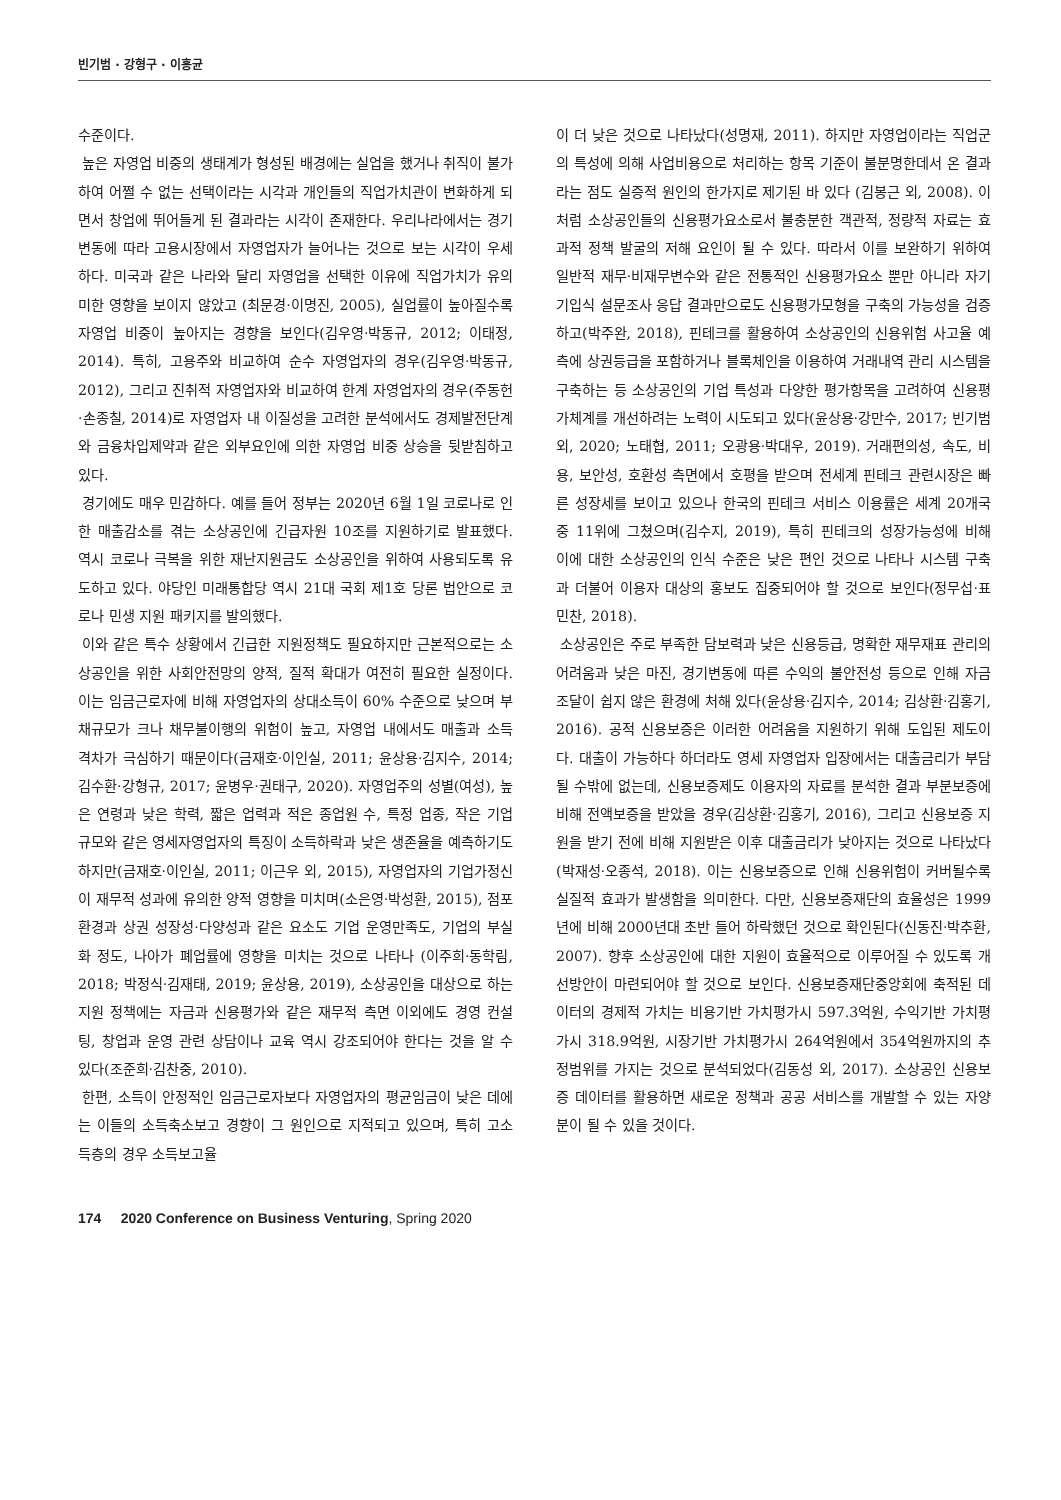빈기범 · 강형구 · 이홍균
수준이다.
높은 자영업 비중의 생태계가 형성된 배경에는 실업을 했거나 취직이 불가하여 어쩔 수 없는 선택이라는 시각과 개인들의 직업가치관이 변화하게 되면서 창업에 뛰어들게 된 결과라는 시각이 존재한다. 우리나라에서는 경기변동에 따라 고용시장에서 자영업자가 늘어나는 것으로 보는 시각이 우세하다. 미국과 같은 나라와 달리 자영업을 선택한 이유에 직업가치가 유의미한 영향을 보이지 않았고 (최문경·이명진, 2005), 실업률이 높아질수록 자영업 비중이 높아지는 경향을 보인다(김우영·박동규, 2012; 이태정, 2014). 특히, 고용주와 비교하여 순수 자영업자의 경우(김우영·박동규, 2012), 그리고 진취적 자영업자와 비교하여 한계 자영업자의 경우(주동헌·손종칠, 2014)로 자영업자 내 이질성을 고려한 분석에서도 경제발전단계와 금융차입제약과 같은 외부요인에 의한 자영업 비중 상승을 뒷받침하고 있다.
경기에도 매우 민감하다. 예를 들어 정부는 2020년 6월 1일 코로나로 인한 매출감소를 겪는 소상공인에 긴급자원 10조를 지원하기로 발표했다. 역시 코로나 극복을 위한 재난지원금도 소상공인을 위하여 사용되도록 유도하고 있다. 야당인 미래통합당 역시 21대 국회 제1호 당론 법안으로 코로나 민생 지원 패키지를 발의했다.
이와 같은 특수 상황에서 긴급한 지원정책도 필요하지만 근본적으로는 소상공인을 위한 사회안전망의 양적, 질적 확대가 여전히 필요한 실정이다. 이는 임금근로자에 비해 자영업자의 상대소득이 60% 수준으로 낮으며 부채규모가 크나 채무불이행의 위험이 높고, 자영업 내에서도 매출과 소득 격차가 극심하기 때문이다(금재호·이인실, 2011; 윤상용·김지수, 2014; 김수환·강형규, 2017; 윤병우·권태구, 2020). 자영업주의 성별(여성), 높은 연령과 낮은 학력, 짧은 업력과 적은 종업원 수, 특정 업종, 작은 기업 규모와 같은 영세자영업자의 특징이 소득하락과 낮은 생존율을 예측하기도 하지만(금재호·이인실, 2011; 이근우 외, 2015), 자영업자의 기업가정신이 재무적 성과에 유의한 양적 영향을 미치며(소은영·박성환, 2015), 점포 환경과 상권 성장성·다양성과 같은 요소도 기업 운영만족도, 기업의 부실화 정도, 나아가 폐업률에 영향을 미치는 것으로 나타나 (이주희·동학림, 2018; 박정식·김재태, 2019; 윤상용, 2019), 소상공인을 대상으로 하는 지원 정책에는 자금과 신용평가와 같은 재무적 측면 이외에도 경영 컨설팅, 창업과 운영 관련 상담이나 교육 역시 강조되어야 한다는 것을 알 수 있다(조준희·김찬중, 2010).
한편, 소득이 안정적인 임금근로자보다 자영업자의 평균임금이 낮은 데에는 이들의 소득축소보고 경향이 그 원인으로 지적되고 있으며, 특히 고소득층의 경우 소득보고율
이 더 낮은 것으로 나타났다(성명재, 2011). 하지만 자영업이라는 직업군의 특성에 의해 사업비용으로 처리하는 항목 기준이 불분명한데서 온 결과라는 점도 실증적 원인의 한가지로 제기된 바 있다 (김봉근 외, 2008). 이처럼 소상공인들의 신용평가요소로서 불충분한 객관적, 정량적 자료는 효과적 정책 발굴의 저해 요인이 될 수 있다. 따라서 이를 보완하기 위하여 일반적 재무·비재무변수와 같은 전통적인 신용평가요소 뿐만 아니라 자기기입식 설문조사 응답 결과만으로도 신용평가모형을 구축의 가능성을 검증하고(박주완, 2018), 핀테크를 활용하여 소상공인의 신용위험 사고율 예측에 상권등급을 포함하거나 블록체인을 이용하여 거래내역 관리 시스템을 구축하는 등 소상공인의 기업 특성과 다양한 평가항목을 고려하여 신용평가체계를 개선하려는 노력이 시도되고 있다(윤상용·강만수, 2017; 빈기범 외, 2020; 노태협, 2011; 오광용·박대우, 2019). 거래편의성, 속도, 비용, 보안성, 호환성 측면에서 호평을 받으며 전세계 핀테크 관련시장은 빠른 성장세를 보이고 있으나 한국의 핀테크 서비스 이용률은 세계 20개국 중 11위에 그쳤으며(김수지, 2019), 특히 핀테크의 성장가능성에 비해 이에 대한 소상공인의 인식 수준은 낮은 편인 것으로 나타나 시스템 구축과 더불어 이용자 대상의 홍보도 집중되어야 할 것으로 보인다(정무섭·표민찬, 2018).
소상공인은 주로 부족한 담보력과 낮은 신용등급, 명확한 재무재표 관리의 어려움과 낮은 마진, 경기변동에 따른 수익의 불안전성 등으로 인해 자금조달이 쉽지 않은 환경에 처해 있다(윤상용·김지수, 2014; 김상환·김홍기, 2016). 공적 신용보증은 이러한 어려움을 지원하기 위해 도입된 제도이다. 대출이 가능하다 하더라도 영세 자영업자 입장에서는 대출금리가 부담될 수밖에 없는데, 신용보증제도 이용자의 자료를 분석한 결과 부분보증에 비해 전액보증을 받았을 경우(김상환·김홍기, 2016), 그리고 신용보증 지원을 받기 전에 비해 지원받은 이후 대출금리가 낮아지는 것으로 나타났다(박재성·오종석, 2018). 이는 신용보증으로 인해 신용위험이 커버될수록 실질적 효과가 발생함을 의미한다. 다만, 신용보증재단의 효율성은 1999년에 비해 2000년대 초반 들어 하락했던 것으로 확인된다(신동진·박추환, 2007). 향후 소상공인에 대한 지원이 효율적으로 이루어질 수 있도록 개선방안이 마련되어야 할 것으로 보인다. 신용보증재단중앙회에 축적된 데이터의 경제적 가치는 비용기반 가치평가시 597.3억원, 수익기반 가치평가시 318.9억원, 시장기반 가치평가시 264억원에서 354억원까지의 추정범위를 가지는 것으로 분석되었다(김동성 외, 2017). 소상공인 신용보증 데이터를 활용하면 새로운 정책과 공공 서비스를 개발할 수 있는 자양분이 될 수 있을 것이다.
174 2020 Conference on Business Venturing, Spring 2020